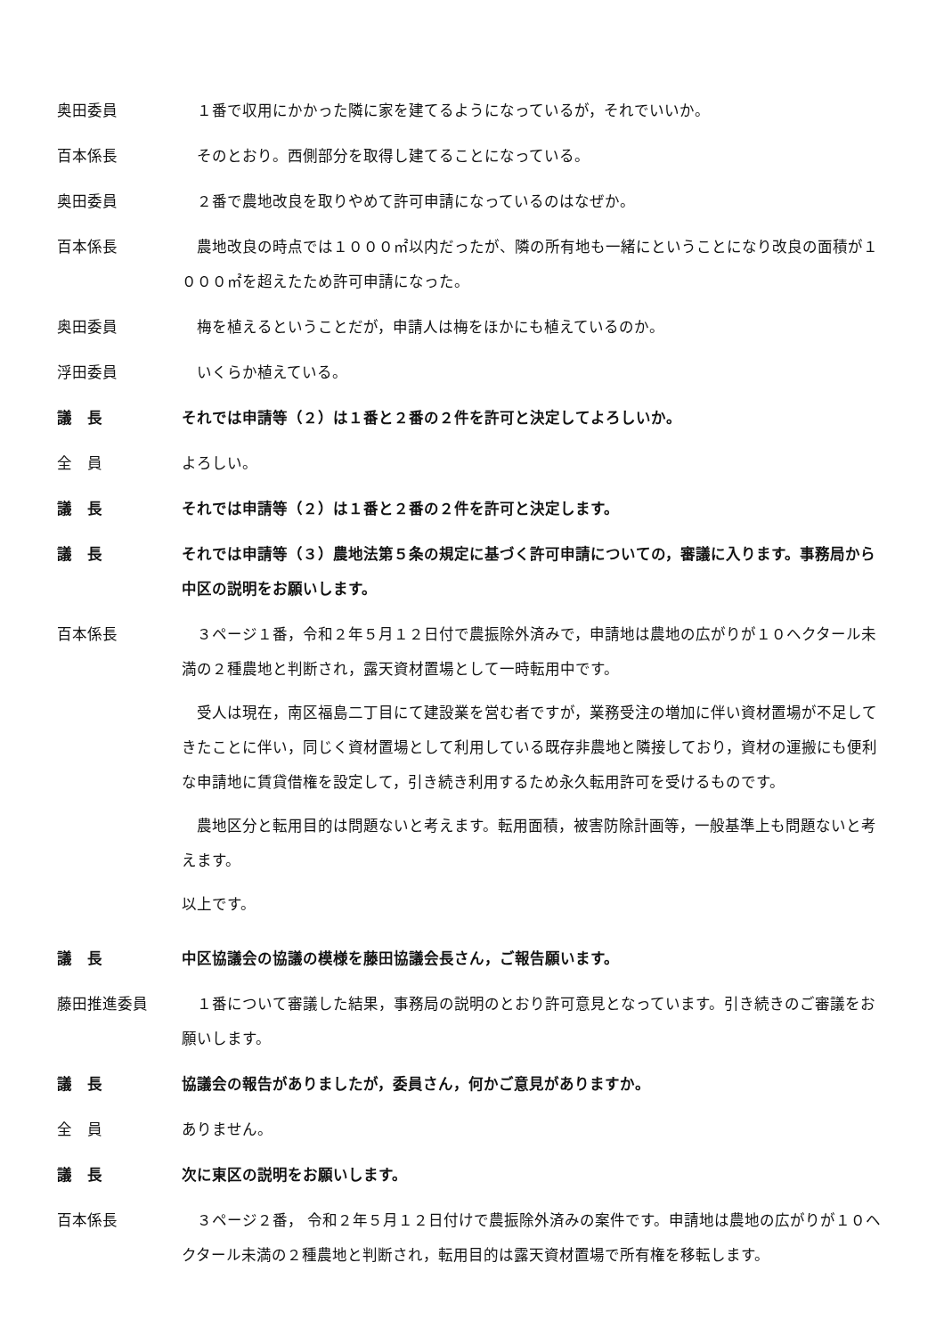奥田委員 　１番で収用にかかった隣に家を建てるようになっているが，それでいいか。
百本係長 　そのとおり。西側部分を取得し建てることになっている。
奥田委員 　２番で農地改良を取りやめて許可申請になっているのはなぜか。
百本係長 　農地改良の時点では１０００㎡以内だったが、隣の所有地も一緒にということになり改良の面積が１０００㎡を超えたため許可申請になった。
奥田委員 　梅を植えるということだが，申請人は梅をほかにも植えているのか。
浮田委員 　いくらか植えている。
議　長 それでは申請等（２）は１番と２番の２件を許可と決定してよろしいか。
全　員 よろしい。
議　長 それでは申請等（２）は１番と２番の２件を許可と決定します。
議　長 それでは申請等（３）農地法第５条の規定に基づく許可申請についての，審議に入ります。事務局から中区の説明をお願いします。
百本係長 　３ページ１番，令和２年５月１２日付で農振除外済みで，申請地は農地の広がりが１０ヘクタール未満の２種農地と判断され，露天資材置場として一時転用中です。
　受人は現在，南区福島二丁目にて建設業を営む者ですが，業務受注の増加に伴い資材置場が不足してきたことに伴い，同じく資材置場として利用している既存非農地と隣接しており，資材の運搬にも便利な申請地に賃貸借権を設定して，引き続き利用するため永久転用許可を受けるものです。
　農地区分と転用目的は問題ないと考えます。転用面積，被害防除計画等，一般基準上も問題ないと考えます。
以上です。
議　長 中区協議会の協議の模様を藤田協議会長さん，ご報告願います。
藤田推進委員 　１番について審議した結果，事務局の説明のとおり許可意見となっています。引き続きのご審議をお願いします。
議　長 協議会の報告がありましたが，委員さん，何かご意見がありますか。
全　員 ありません。
議　長 次に東区の説明をお願いします。
百本係長 　３ページ２番， 令和２年５月１２日付けで農振除外済みの案件です。申請地は農地の広がりが１０ヘクタール未満の２種農地と判断され，転用目的は露天資材置場で所有権を移転します。